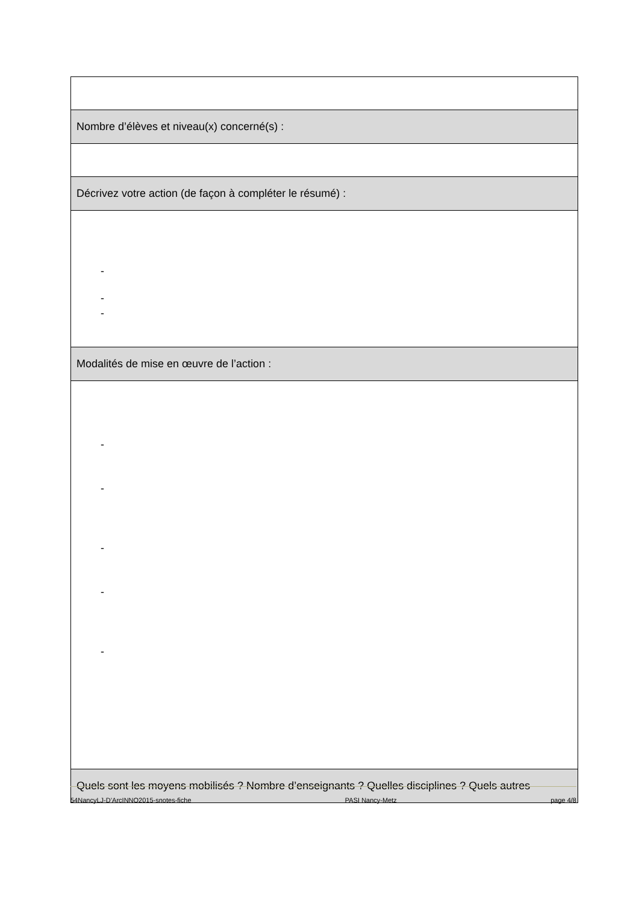| Nombre d’élèves et niveau(x) concerné(s) : |
| Décrivez votre action (de façon à compléter le résumé) : |
| - - - |
| Modalités de mise en œuvre de l’action : |
| - - - - - |
| Quels sont les moyens mobilisés ? Nombre d’enseignants ? Quelles disciplines ? Quels autres |
54NancyLJ-D’ArcINNO2015-snotes-fiche PASI Nancy-Metz page 4/8